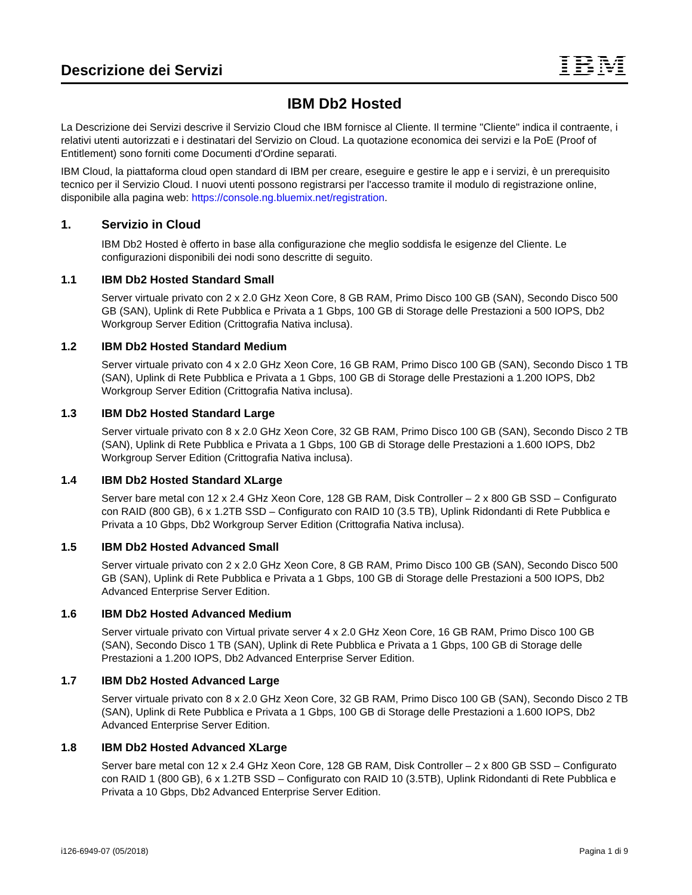Descrizione dei Servizi
IBM
IBM Db2 Hosted
La Descrizione dei Servizi descrive il Servizio Cloud che IBM fornisce al Cliente. Il termine "Cliente" indica il contraente, i relativi utenti autorizzati e i destinatari del Servizio on Cloud. La quotazione economica dei servizi e la PoE (Proof of Entitlement) sono forniti come Documenti d'Ordine separati.
IBM Cloud, la piattaforma cloud open standard di IBM per creare, eseguire e gestire le app e i servizi, è un prerequisito tecnico per il Servizio Cloud. I nuovi utenti possono registrarsi per l'accesso tramite il modulo di registrazione online, disponibile alla pagina web: https://console.ng.bluemix.net/registration.
1. Servizio in Cloud
IBM Db2 Hosted è offerto in base alla configurazione che meglio soddisfa le esigenze del Cliente. Le configurazioni disponibili dei nodi sono descritte di seguito.
1.1 IBM Db2 Hosted Standard Small
Server virtuale privato con 2 x 2.0 GHz Xeon Core, 8 GB RAM, Primo Disco 100 GB (SAN), Secondo Disco 500 GB (SAN), Uplink di Rete Pubblica e Privata a 1 Gbps, 100 GB di Storage delle Prestazioni a 500 IOPS, Db2 Workgroup Server Edition (Crittografia Nativa inclusa).
1.2 IBM Db2 Hosted Standard Medium
Server virtuale privato con 4 x 2.0 GHz Xeon Core, 16 GB RAM, Primo Disco 100 GB (SAN), Secondo Disco 1 TB (SAN), Uplink di Rete Pubblica e Privata a 1 Gbps, 100 GB di Storage delle Prestazioni a 1.200 IOPS, Db2 Workgroup Server Edition (Crittografia Nativa inclusa).
1.3 IBM Db2 Hosted Standard Large
Server virtuale privato con 8 x 2.0 GHz Xeon Core, 32 GB RAM, Primo Disco 100 GB (SAN), Secondo Disco 2 TB (SAN), Uplink di Rete Pubblica e Privata a 1 Gbps, 100 GB di Storage delle Prestazioni a 1.600 IOPS, Db2 Workgroup Server Edition (Crittografia Nativa inclusa).
1.4 IBM Db2 Hosted Standard XLarge
Server bare metal con 12 x 2.4 GHz Xeon Core, 128 GB RAM, Disk Controller – 2 x 800 GB SSD – Configurato con RAID (800 GB), 6 x 1.2TB SSD – Configurato con RAID 10 (3.5 TB), Uplink Ridondanti di Rete Pubblica e Privata a 10 Gbps, Db2 Workgroup Server Edition (Crittografia Nativa inclusa).
1.5 IBM Db2 Hosted Advanced Small
Server virtuale privato con 2 x 2.0 GHz Xeon Core, 8 GB RAM, Primo Disco 100 GB (SAN), Secondo Disco 500 GB (SAN), Uplink di Rete Pubblica e Privata a 1 Gbps, 100 GB di Storage delle Prestazioni a 500 IOPS, Db2 Advanced Enterprise Server Edition.
1.6 IBM Db2 Hosted Advanced Medium
Server virtuale privato con Virtual private server 4 x 2.0 GHz Xeon Core, 16 GB RAM, Primo Disco 100 GB (SAN), Secondo Disco 1 TB (SAN), Uplink di Rete Pubblica e Privata a 1 Gbps, 100 GB di Storage delle Prestazioni a 1.200 IOPS, Db2 Advanced Enterprise Server Edition.
1.7 IBM Db2 Hosted Advanced Large
Server virtuale privato con 8 x 2.0 GHz Xeon Core, 32 GB RAM, Primo Disco 100 GB (SAN), Secondo Disco 2 TB (SAN), Uplink di Rete Pubblica e Privata a 1 Gbps, 100 GB di Storage delle Prestazioni a 1.600 IOPS, Db2 Advanced Enterprise Server Edition.
1.8 IBM Db2 Hosted Advanced XLarge
Server bare metal con 12 x 2.4 GHz Xeon Core, 128 GB RAM, Disk Controller – 2 x 800 GB SSD – Configurato con RAID 1 (800 GB), 6 x 1.2TB SSD – Configurato con RAID 10 (3.5TB), Uplink Ridondanti di Rete Pubblica e Privata a 10 Gbps, Db2 Advanced Enterprise Server Edition.
i126-6949-07 (05/2018) Pagina 1 di 9